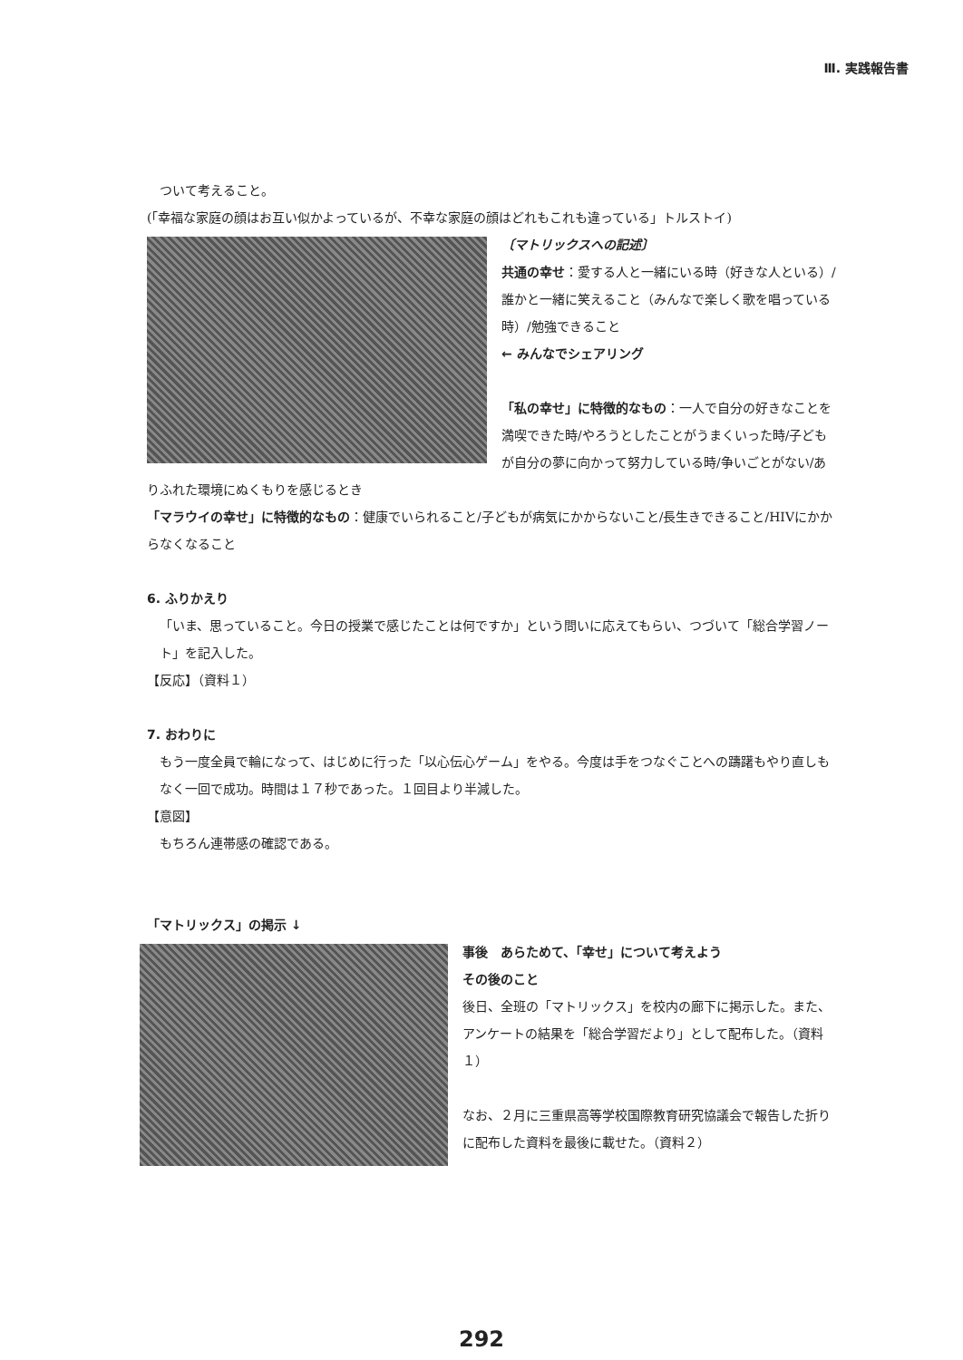Ⅲ. 実践報告書
ついて考えること。
(「幸福な家庭の顔はお互い似かよっているが、不幸な家庭の顔はどれもこれも違っている」トルストイ)
〔マトリックスへの記述〕
共通の幸せ：愛する人と一緒にいる時（好きな人といる）/誰かと一緒に笑えること（みんなで楽しく歌を唱っている時）/勉強できること
← みんなでシェアリング
「私の幸せ」に特徴的なもの：一人で自分の好きなことを満喫できた時/やろうとしたことがうまくいった時/子どもが自分の夢に向かって努力している時/争いごとがない/ありふれた環境にぬくもりを感じるとき
「マラウイの幸せ」に特徴的なもの：健康でいられること/子どもが病気にかからないこと/長生きできること/HIVにかからなくなること
6. ふりかえり
「いま、思っていること。今日の授業で感じたことは何ですか」という問いに応えてもらい、つづいて「総合学習ノート」を記入した。
【反応】（資料１）
7. おわりに
もう一度全員で輪になって、はじめに行った「以心伝心ゲーム」をやる。今度は手をつなぐことへの躊躇もやり直しもなく一回で成功。時間は１７秒であった。１回目より半減した。
【意図】
もちろん連帯感の確認である。
「マトリックス」の掲示 ↓
事後　あらためて、「幸せ」について考えよう
その後のこと
後日、全班の「マトリックス」を校内の廊下に掲示した。また、アンケートの結果を「総合学習だより」として配布した。（資料１）
なお、２月に三重県高等学校国際教育研究協議会で報告した折りに配布した資料を最後に載せた。（資料２）
292